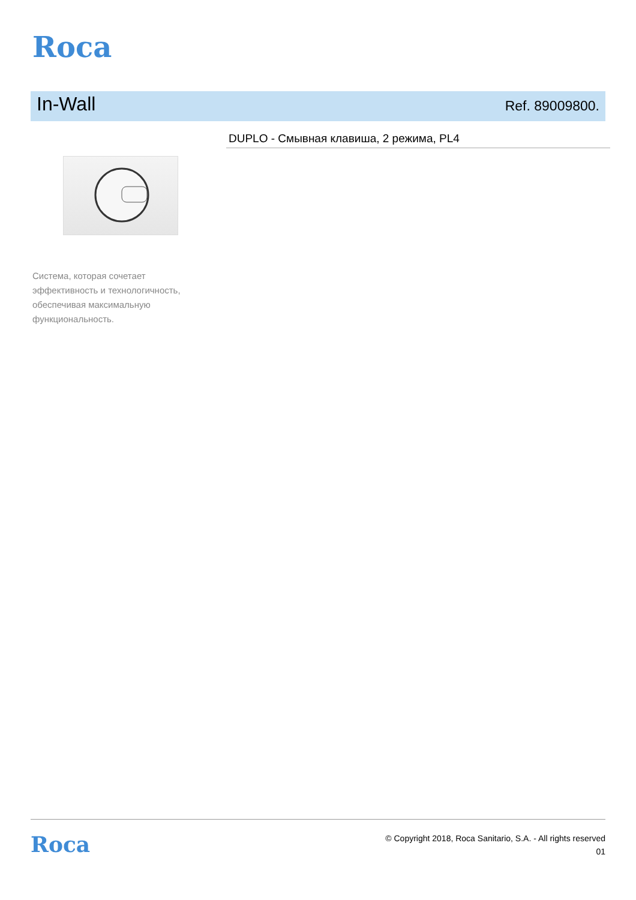Roca
In-Wall
Ref. 89009800.
DUPLO - Смывная клавиша, 2 режима, PL4
Система, которая сочетает эффективность и технологичность, обеспечивая максимальную функциональность.
Roca
© Copyright 2018, Roca Sanitario, S.A. - All rights reserved
01